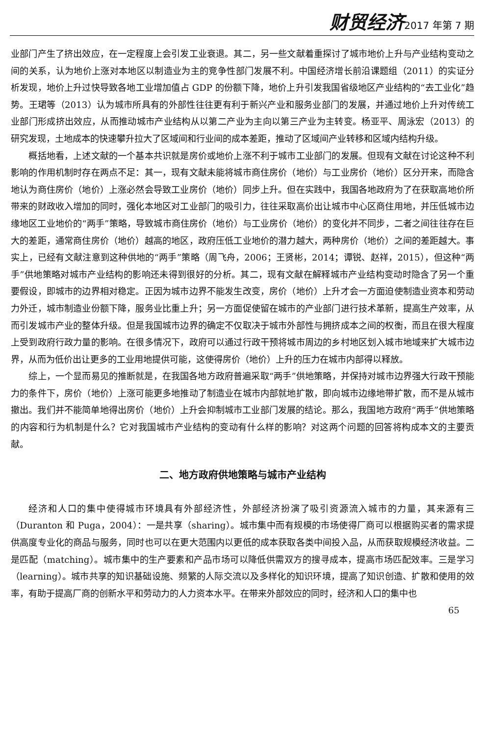财贸经济 2017 年第 7 期
业部门产生了挤出效应，在一定程度上会引发工业衰退。其二，另一些文献着重探讨了城市地价上升与产业结构变动之间的关系，认为地价上涨对本地区以制造业为主的竞争性部门发展不利。中国经济增长前沿课题组（2011）的实证分析发现，地价上升过快导致各地工业增加值占 GDP 的份额下降，地价上升引发我国省级地区产业结构的“去工业化”趋势。王珺等（2013）认为城市所具有的外部性往往更有利于新兴产业和服务业部门的发展，并通过地价上升对传统工业部门形成挤出效应，从而推动城市产业结构从以第二产业为主向以第三产业为主转变。杨亚平、周泳宏（2013）的研究发现，土地成本的快速攀升拉大了区域间和行业间的成本差距，推动了区域间产业转移和区域内结构升级。
概括地看，上述文献的一个基本共识就是房价或地价上涨不利于城市工业部门的发展。但现有文献在讨论这种不利影响的作用机制时存在两点不足：其一，现有文献未能将城市商住房价（地价）与工业房价（地价）区分开来，而隐含地认为商住房价（地价）上涨必然会导致工业房价（地价）同步上升。但在实践中，我国各地政府为了在获取高地价所带来的财政收入增加的同时，强化本地区对工业部门的吸引力，往往采取高价出让城市中心区商住用地，并压低城市边缘地区工业地价的“两手”策略，导致城市商住房价（地价）与工业房价（地价）的变化并不同步，二者之间往往存在巨大的差距，通常商住房价（地价）越高的地区，政府压低工业地价的潜力越大，两种房价（地价）之间的差距越大。事实上，已经有文献注意到这种供地的“两手”策略（周飞舟，2006；王贤彬，2014；谭锐、赵祥，2015），但这种“两手”供地策略对城市产业结构的影响还未得到很好的分析。其二，现有文献在解释城市产业结构变动时隐含了另一个重要假设，即城市的边界相对稳定。正因为城市边界不能发生改变，房价（地价）上升才会一方面迫使制造业资本和劳动力外迁，城市制造业份额下降，服务业比重上升；另一方面促使留在城市的产业部门进行技术革新，提高生产效率，从而引发城市产业的整体升级。但是我国城市边界的确定不仅取决于城市外部性与拥挤成本之间的权衡，而且在很大程度上受到政府行政力量的影响。在很多情况下，政府可以通过行政干预将城市周边的乡村地区划入城市地域来扩大城市边界，从而为低价出让更多的工业用地提供可能，这使得房价（地价）上升的压力在城市内部得以释放。
综上，一个显而易见的推断就是，在我国各地方政府普遍采取“两手”供地策略，并保持对城市边界强大行政干预能力的条件下，房价（地价）上涨可能更多地推动了制造业在城市内部就地扩散，即向城市边缘地带扩散，而不是从城市撤出。我们并不能简单地得出房价（地价）上升会抑制城市工业部门发展的结论。那么，我国地方政府“两手”供地策略的内容和行为机制是什么？它对我国城市产业结构的变动有什么样的影响？对这两个问题的回答将构成本文的主要贡献。
二、地方政府供地策略与城市产业结构
经济和人口的集中使得城市环境具有外部经济性，外部经济扮演了吸引资源流入城市的力量，其来源有三（Duranton 和 Puga，2004）：一是共享（sharing）。城市集中而有规模的市场使得厂商可以根据购买者的需求提供高度专业化的商品与服务，同时也可以在更大范围内以更低的成本获取各类中间投入品，从而获取规模经济收益。二是匹配（matching）。城市集中的生产要素和产品市场可以降低供需双方的搜寻成本，提高市场匹配效率。三是学习（learning）。城市共享的知识基础设施、频繁的人际交流以及多样化的知识环境，提高了知识创造、扩散和使用的效率，有助于提高厂商的创新水平和劳动力的人力资本水平。在带来外部效应的同时，经济和人口的集中也
65